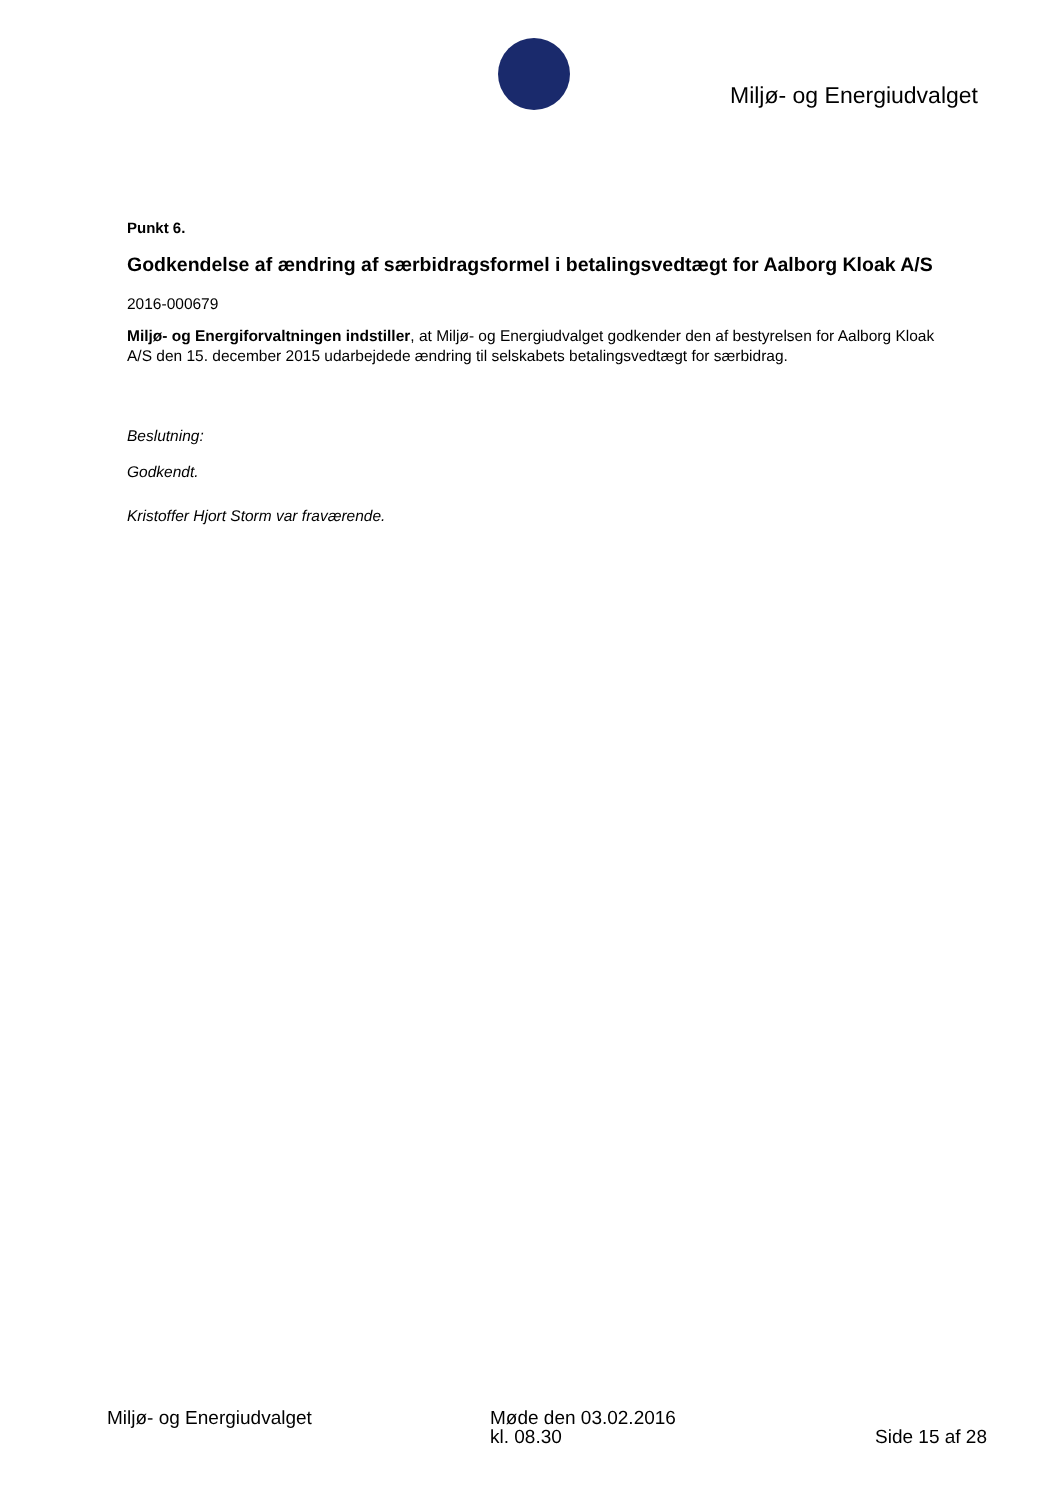Miljø- og Energiudvalget
Punkt 6.
Godkendelse af ændring af særbidragsformel i betalingsvedtægt for Aalborg Kloak A/S
2016-000679
Miljø- og Energiforvaltningen indstiller, at Miljø- og Energiudvalget godkender den af bestyrelsen for Aalborg Kloak A/S den 15. december 2015 udarbejdede ændring til selskabets betalingsvedtægt for særbidrag.
Beslutning:
Godkendt.
Kristoffer Hjort Storm var fraværende.
Miljø- og Energiudvalget Møde den 03.02.2016
kl. 08.30
Side 15 af 28